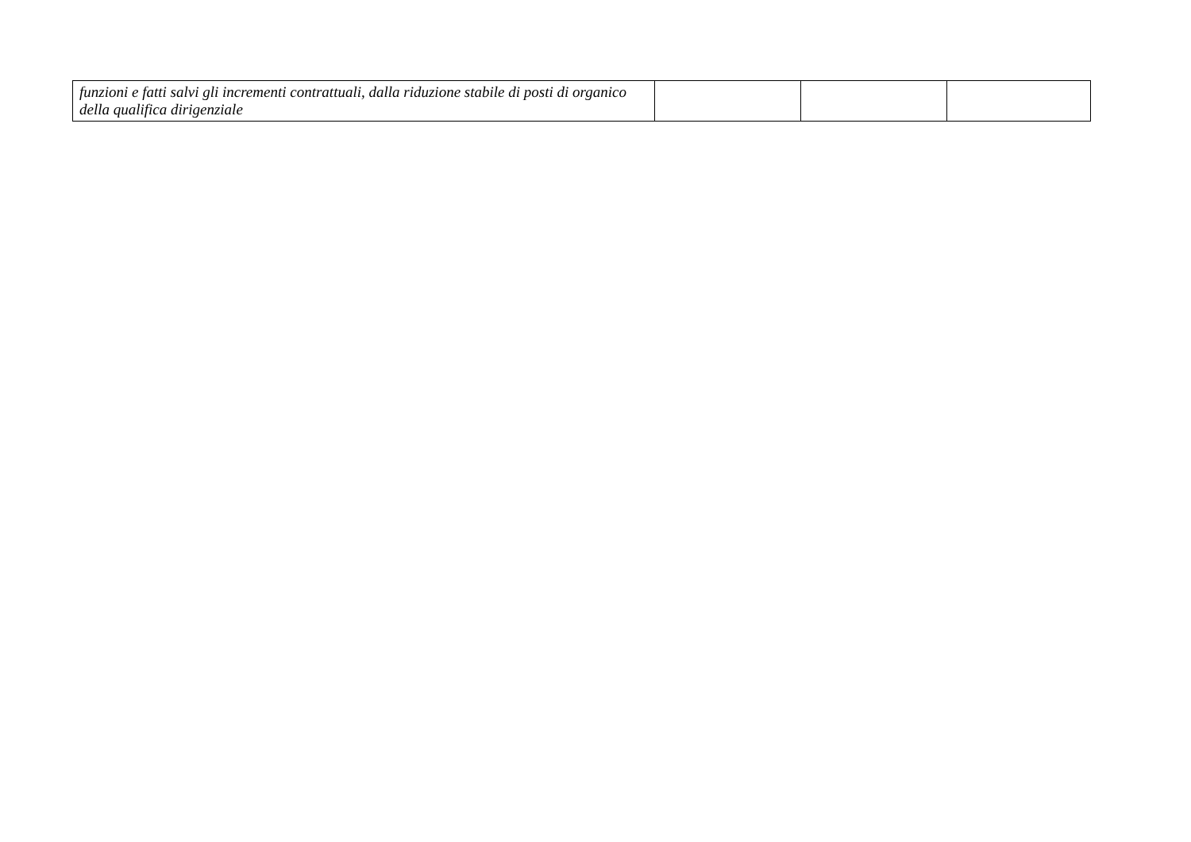| funzioni e fatti salvi gli incrementi contrattuali, dalla riduzione stabile di posti di organico della qualifica dirigenziale | | | |